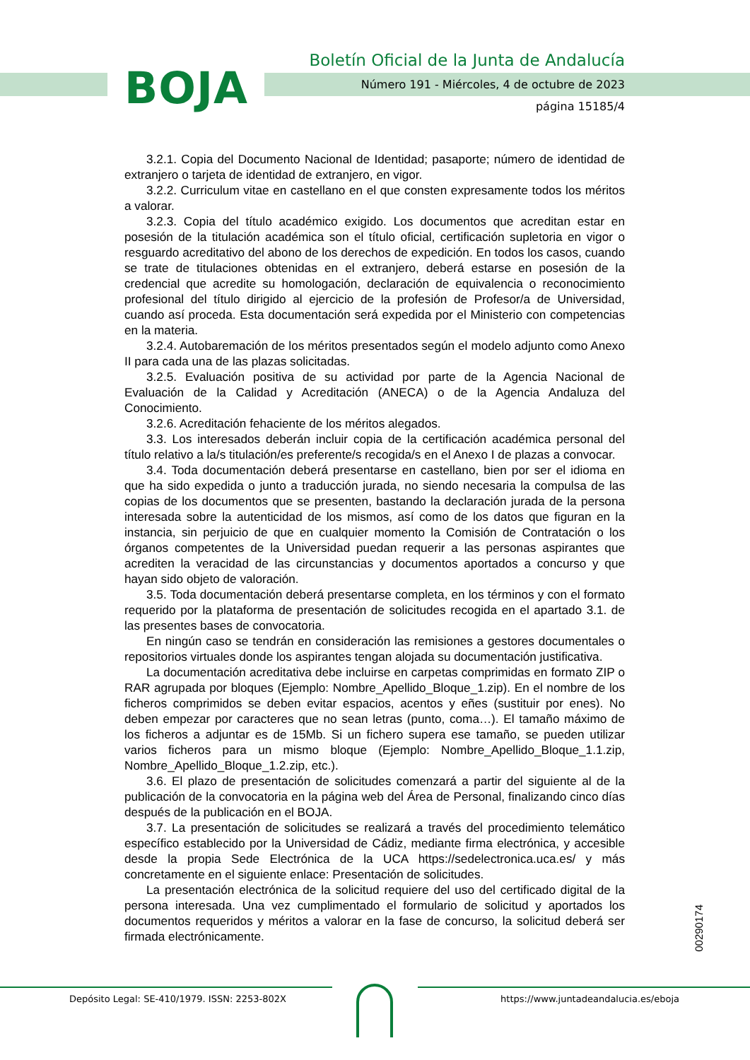BOJA
Boletín Oficial de la Junta de Andalucía
Número 191 - Miércoles, 4 de octubre de 2023
página 15185/4
3.2.1. Copia del Documento Nacional de Identidad; pasaporte; número de identidad de extranjero o tarjeta de identidad de extranjero, en vigor.
3.2.2. Curriculum vitae en castellano en el que consten expresamente todos los méritos a valorar.
3.2.3. Copia del título académico exigido. Los documentos que acreditan estar en posesión de la titulación académica son el título oficial, certificación supletoria en vigor o resguardo acreditativo del abono de los derechos de expedición. En todos los casos, cuando se trate de titulaciones obtenidas en el extranjero, deberá estarse en posesión de la credencial que acredite su homologación, declaración de equivalencia o reconocimiento profesional del título dirigido al ejercicio de la profesión de Profesor/a de Universidad, cuando así proceda. Esta documentación será expedida por el Ministerio con competencias en la materia.
3.2.4. Autobaremación de los méritos presentados según el modelo adjunto como Anexo II para cada una de las plazas solicitadas.
3.2.5. Evaluación positiva de su actividad por parte de la Agencia Nacional de Evaluación de la Calidad y Acreditación (ANECA) o de la Agencia Andaluza del Conocimiento.
3.2.6. Acreditación fehaciente de los méritos alegados.
3.3. Los interesados deberán incluir copia de la certificación académica personal del título relativo a la/s titulación/es preferente/s recogida/s en el Anexo I de plazas a convocar.
3.4. Toda documentación deberá presentarse en castellano, bien por ser el idioma en que ha sido expedida o junto a traducción jurada, no siendo necesaria la compulsa de las copias de los documentos que se presenten, bastando la declaración jurada de la persona interesada sobre la autenticidad de los mismos, así como de los datos que figuran en la instancia, sin perjuicio de que en cualquier momento la Comisión de Contratación o los órganos competentes de la Universidad puedan requerir a las personas aspirantes que acrediten la veracidad de las circunstancias y documentos aportados a concurso y que hayan sido objeto de valoración.
3.5. Toda documentación deberá presentarse completa, en los términos y con el formato requerido por la plataforma de presentación de solicitudes recogida en el apartado 3.1. de las presentes bases de convocatoria.
En ningún caso se tendrán en consideración las remisiones a gestores documentales o repositorios virtuales donde los aspirantes tengan alojada su documentación justificativa.
La documentación acreditativa debe incluirse en carpetas comprimidas en formato ZIP o RAR agrupada por bloques (Ejemplo: Nombre_Apellido_Bloque_1.zip). En el nombre de los ficheros comprimidos se deben evitar espacios, acentos y eñes (sustituir por enes). No deben empezar por caracteres que no sean letras (punto, coma…). El tamaño máximo de los ficheros a adjuntar es de 15Mb. Si un fichero supera ese tamaño, se pueden utilizar varios ficheros para un mismo bloque (Ejemplo: Nombre_Apellido_Bloque_1.1.zip, Nombre_Apellido_Bloque_1.2.zip, etc.).
3.6. El plazo de presentación de solicitudes comenzará a partir del siguiente al de la publicación de la convocatoria en la página web del Área de Personal, finalizando cinco días después de la publicación en el BOJA.
3.7. La presentación de solicitudes se realizará a través del procedimiento telemático específico establecido por la Universidad de Cádiz, mediante firma electrónica, y accesible desde la propia Sede Electrónica de la UCA https://sedelectronica.uca.es/ y más concretamente en el siguiente enlace: Presentación de solicitudes.
La presentación electrónica de la solicitud requiere del uso del certificado digital de la persona interesada. Una vez cumplimentado el formulario de solicitud y aportados los documentos requeridos y méritos a valorar en la fase de concurso, la solicitud deberá ser firmada electrónicamente.
00290174
Depósito Legal: SE-410/1979. ISSN: 2253-802X
https://www.juntadeandalucia.es/eboja